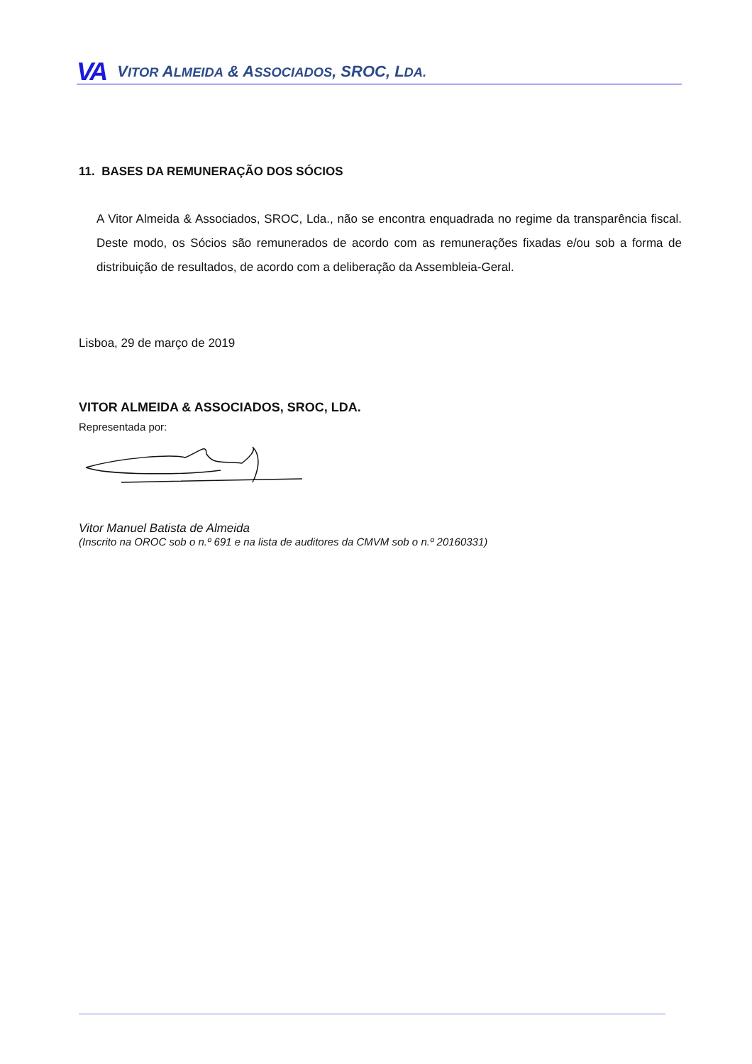VA VITOR ALMEIDA & ASSOCIADOS, SROC, LDA.
11. BASES DA REMUNERAÇÃO DOS SÓCIOS
A Vitor Almeida & Associados, SROC, Lda., não se encontra enquadrada no regime da transparência fiscal. Deste modo, os Sócios são remunerados de acordo com as remunerações fixadas e/ou sob a forma de distribuição de resultados, de acordo com a deliberação da Assembleia-Geral.
Lisboa, 29 de março de 2019
VITOR ALMEIDA & ASSOCIADOS, SROC, LDA.
Representada por:
Vitor Manuel Batista de Almeida
(Inscrito na OROC sob o n.º 691 e na lista de auditores da CMVM sob o n.º 20160331)